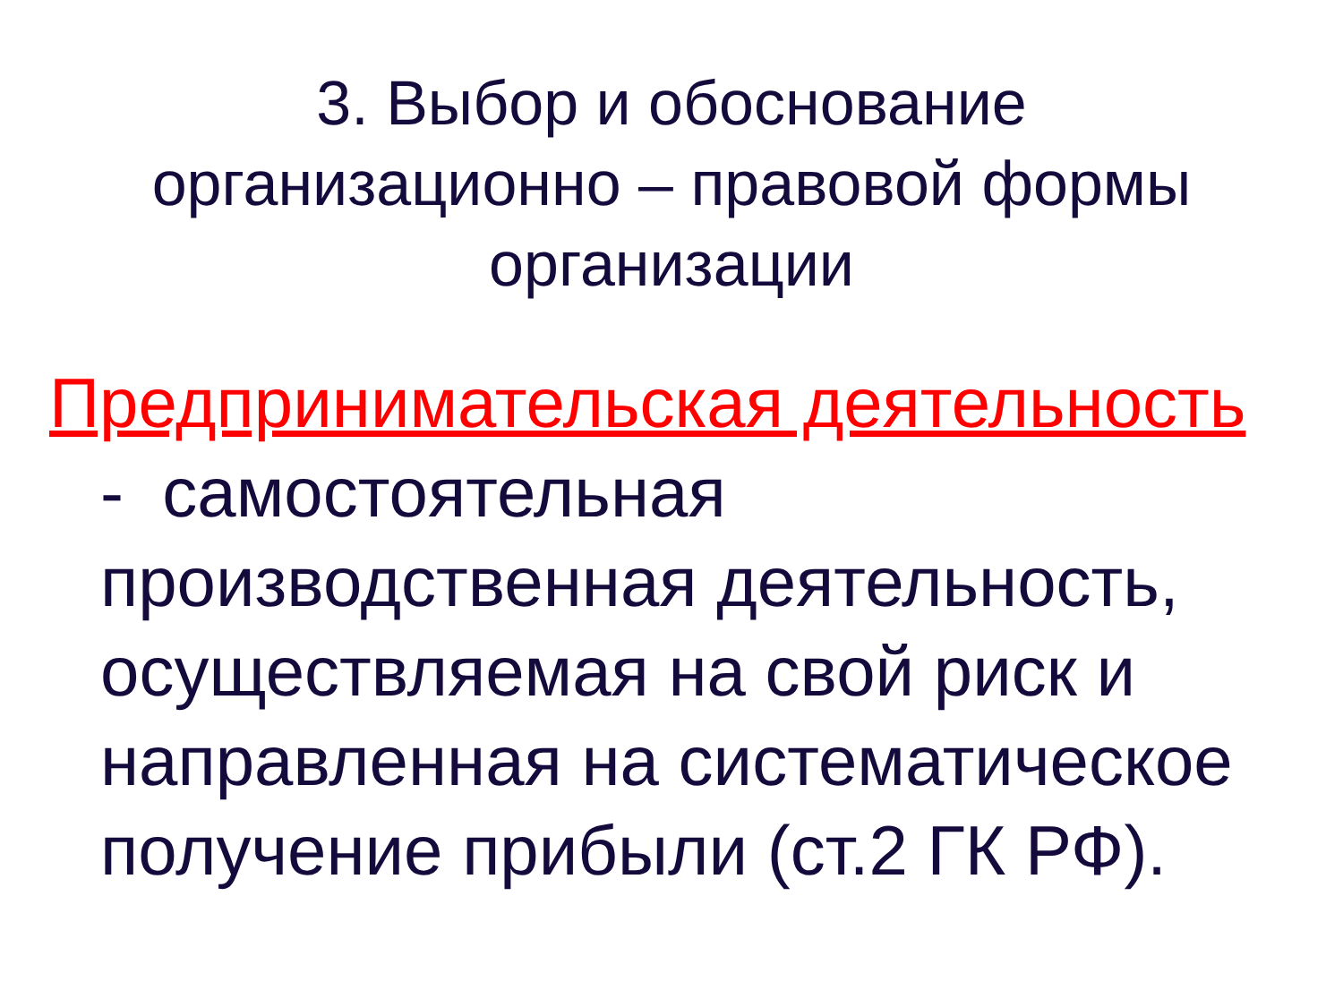3. Выбор и обоснование
организационно – правовой формы
организации
Предпринимательская деятельность - самостоятельная производственная деятельность, осуществляемая на свой риск и направленная на систематическое получение прибыли (ст.2 ГК РФ).